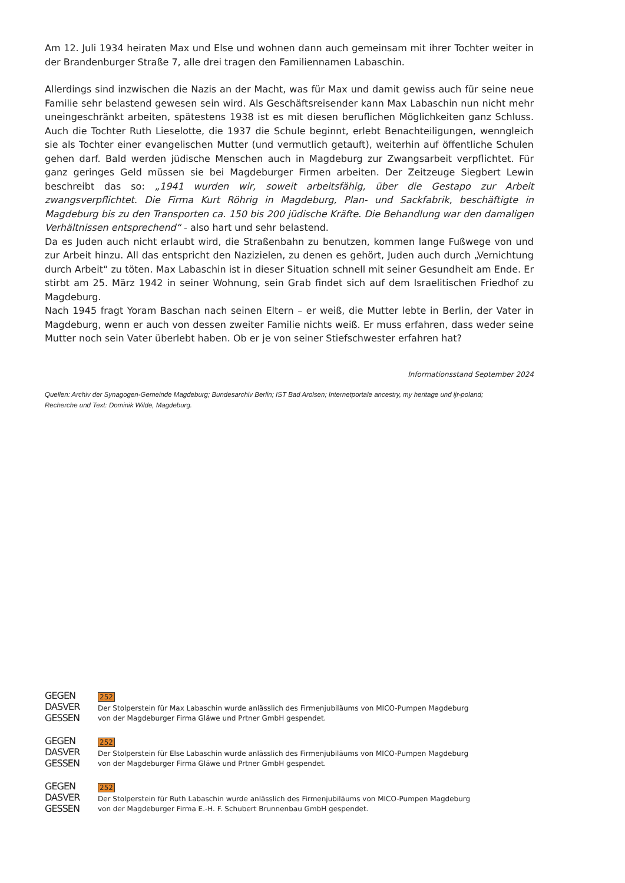Am 12. Juli 1934 heiraten Max und Else und wohnen dann auch gemeinsam mit ihrer Tochter weiter in der Brandenburger Straße 7, alle drei tragen den Familiennamen Labaschin.
Allerdings sind inzwischen die Nazis an der Macht, was für Max und damit gewiss auch für seine neue Familie sehr belastend gewesen sein wird. Als Geschäftsreisender kann Max Labaschin nun nicht mehr uneingeschränkt arbeiten, spätestens 1938 ist es mit diesen beruflichen Möglichkeiten ganz Schluss. Auch die Tochter Ruth Lieselotte, die 1937 die Schule beginnt, erlebt Benachteiligungen, wenngleich sie als Tochter einer evangelischen Mutter (und vermutlich getauft), weiterhin auf öffentliche Schulen gehen darf. Bald werden jüdische Menschen auch in Magdeburg zur Zwangsarbeit verpflichtet. Für ganz geringes Geld müssen sie bei Magdeburger Firmen arbeiten. Der Zeitzeuge Siegbert Lewin beschreibt das so: „1941 wurden wir, soweit arbeitsfähig, über die Gestapo zur Arbeit zwangsverpflichtet. Die Firma Kurt Röhrig in Magdeburg, Plan- und Sackfabrik, beschäftigte in Magdeburg bis zu den Transporten ca. 150 bis 200 jüdische Kräfte. Die Behandlung war den damaligen Verhältnissen entsprechend“ - also hart und sehr belastend.
Da es Juden auch nicht erlaubt wird, die Straßenbahn zu benutzen, kommen lange Fußwege von und zur Arbeit hinzu. All das entspricht den Nazizielen, zu denen es gehört, Juden auch durch „Vernichtung durch Arbeit“ zu töten. Max Labaschin ist in dieser Situation schnell mit seiner Gesundheit am Ende. Er stirbt am 25. März 1942 in seiner Wohnung, sein Grab findet sich auf dem Israelitischen Friedhof zu Magdeburg.
Nach 1945 fragt Yoram Baschan nach seinen Eltern – er weiß, die Mutter lebte in Berlin, der Vater in Magdeburg, wenn er auch von dessen zweiter Familie nichts weiß. Er muss erfahren, dass weder seine Mutter noch sein Vater überlebt haben. Ob er je von seiner Stiefschwester erfahren hat?
Informationsstand September 2024
Quellen: Archiv der Synagogen-Gemeinde Magdeburg; Bundesarchiv Berlin; IST Bad Arolsen; Internetportale ancestry, my heritage und ijr-poland;
Recherche und Text: Dominik Wilde, Magdeburg.
GEGEN
DASVER
GESSEN
252
Der Stolperstein für Max Labaschin wurde anlässlich des Firmenjubiläums von MICO-Pumpen Magdeburg
von der Magdeburger Firma Gläwe und Prtner GmbH gespendet.
GEGEN
DASVER
GESSEN
252
Der Stolperstein für Else Labaschin wurde anlässlich des Firmenjubiläums von MICO-Pumpen Magdeburg
von der Magdeburger Firma Gläwe und Prtner GmbH gespendet.
GEGEN
DASVER
GESSEN
252
Der Stolperstein für Ruth Labaschin wurde anlässlich des Firmenjubiläums von MICO-Pumpen Magdeburg
von der Magdeburger Firma E.-H. F. Schubert Brunnenbau GmbH gespendet.